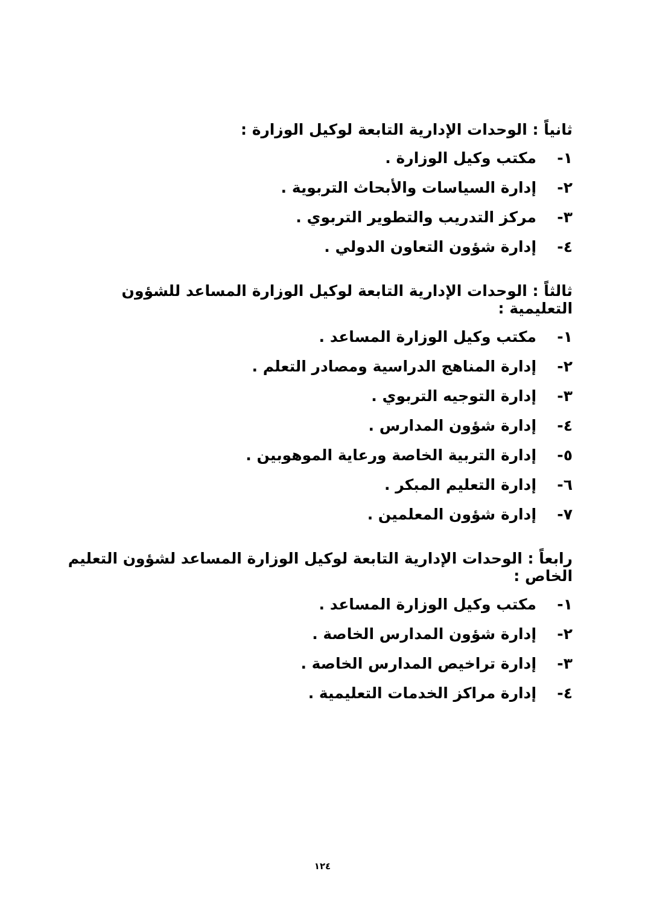ثانياً : الوحدات الإدارية التابعة لوكيل الوزارة :
١- مكتب وكيل الوزارة .
٢- إدارة السياسات والأبحاث التربوية .
٣- مركز التدريب والتطوير التربوي .
٤- إدارة شؤون التعاون الدولي .
ثالثاً : الوحدات الإدارية التابعة لوكيل الوزارة المساعد للشؤون التعليمية :
١- مكتب وكيل الوزارة المساعد .
٢- إدارة المناهج الدراسية ومصادر التعلم .
٣- إدارة التوجيه التربوي .
٤- إدارة شؤون المدارس .
٥- إدارة التربية الخاصة ورعاية الموهوبين .
٦- إدارة التعليم المبكر .
٧- إدارة شؤون المعلمين .
رابعاً : الوحدات الإدارية التابعة لوكيل الوزارة المساعد لشؤون التعليم الخاص :
١- مكتب وكيل الوزارة المساعد .
٢- إدارة شؤون المدارس الخاصة .
٣- إدارة تراخيص المدارس الخاصة .
٤- إدارة مراكز الخدمات التعليمية .
١٢٤